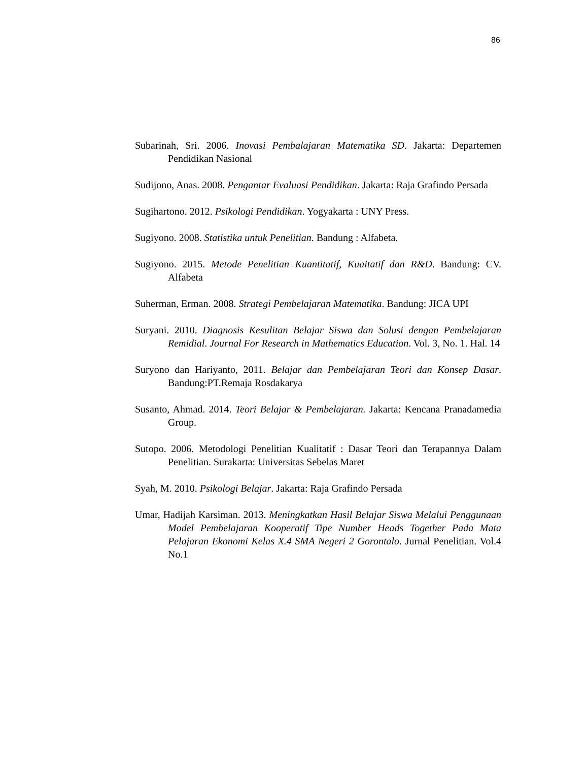86
Subarinah, Sri. 2006. Inovasi Pembalajaran Matematika SD. Jakarta: Departemen Pendidikan Nasional
Sudijono, Anas. 2008. Pengantar Evaluasi Pendidikan. Jakarta: Raja Grafindo Persada
Sugihartono. 2012. Psikologi Pendidikan. Yogyakarta : UNY Press.
Sugiyono. 2008. Statistika untuk Penelitian. Bandung : Alfabeta.
Sugiyono. 2015. Metode Penelitian Kuantitatif, Kuaitatif dan R&D. Bandung: CV. Alfabeta
Suherman, Erman. 2008. Strategi Pembelajaran Matematika. Bandung: JICA UPI
Suryani. 2010. Diagnosis Kesulitan Belajar Siswa dan Solusi dengan Pembelajaran Remidial. Journal For Research in Mathematics Education. Vol. 3, No. 1. Hal. 14
Suryono dan Hariyanto, 2011. Belajar dan Pembelajaran Teori dan Konsep Dasar. Bandung:PT.Remaja Rosdakarya
Susanto, Ahmad. 2014. Teori Belajar & Pembelajaran. Jakarta: Kencana Pranadamedia Group.
Sutopo. 2006. Metodologi Penelitian Kualitatif : Dasar Teori dan Terapannya Dalam Penelitian. Surakarta: Universitas Sebelas Maret
Syah, M. 2010. Psikologi Belajar. Jakarta: Raja Grafindo Persada
Umar, Hadijah Karsiman. 2013. Meningkatkan Hasil Belajar Siswa Melalui Penggunaan Model Pembelajaran Kooperatif Tipe Number Heads Together Pada Mata Pelajaran Ekonomi Kelas X.4 SMA Negeri 2 Gorontalo. Jurnal Penelitian. Vol.4 No.1